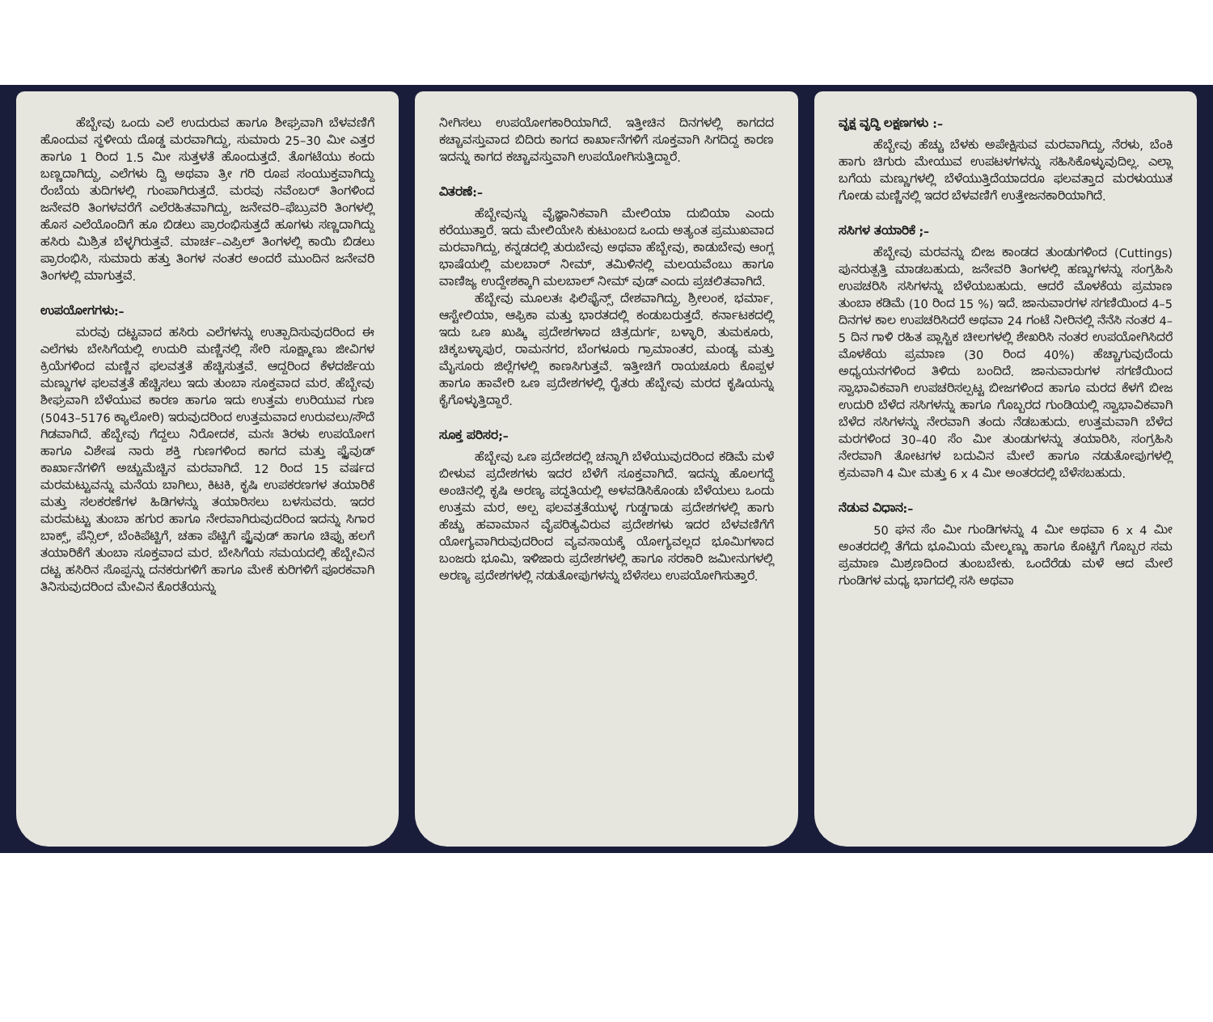ಹೆಬ್ಬೇವು ಒಂದು ಎಲೆ ಉದುರುವ ಹಾಗೂ ಶೀಘ್ರವಾಗಿ ಬೆಳವಣಿಗೆ ಹೊಂದುವ ಸ್ಥಳೀಯ ದೊಡ್ಡ ಮರವಾಗಿದ್ದು, ಸುಮಾರು 25–30 ಮೀ ಎತ್ತರ ಹಾಗೂ 1 ರಿಂದ 1.5 ಮೀ ಸುತ್ತಳತೆ ಹೊಂದುತ್ತದೆ. ತೊಗಟೆಯು ಕಂದು ಬಣ್ಣದಾಗಿದ್ದು, ಎಲೆಗಳು ದ್ವಿ ಅಥವಾ ತ್ರೀ ಗರಿ ರೂಪ ಸಂಯುಕ್ತವಾಗಿದ್ದು ರೆಂಬೆಯ ತುದಿಗಳಲ್ಲಿ ಗುಂಪಾಗಿರುತ್ತದೆ. ಮರವು ನವೆಂಬರ್ ತಿಂಗಳಿಂದ ಜನೇವರಿ ತಿಂಗಳವರೆಗೆ ಎಲೆರಹಿತವಾಗಿದ್ದು, ಜನೇವರಿ–ಫೆಬ್ರುವರಿ ತಿಂಗಳಲ್ಲಿ ಹೊಸ ಎಲೆಯೊಂದಿಗೆ ಹೂ ಬಿಡಲು ಪ್ರಾರಂಭಿಸುತ್ತದೆ ಹೂಗಳು ಸಣ್ಣದಾಗಿದ್ದು ಹಸಿರು ಮಿಶ್ರಿತ ಬೆಳ್ಳಗಿರುತ್ತವೆ. ಮಾರ್ಚ–ಎಪ್ರಿಲ್ ತಿಂಗಳಲ್ಲಿ ಕಾಯಿ ಬಿಡಲು ಪ್ರಾರಂಭಿಸಿ, ಸುಮಾರು ಹತ್ತು ತಿಂಗಳ ನಂತರ ಅಂದರೆ ಮುಂದಿನ ಜನೇವರಿ ತಿಂಗಳಲ್ಲಿ ಮಾಗುತ್ತವೆ.
ಉಪಯೋಗಗಳು:–
ಮರವು ದಟ್ಟವಾದ ಹಸಿರು ಎಲೆಗಳನ್ನು ಉತ್ಪಾದಿಸುವುದರಿಂದ ಈ ಎಲೆಗಳು ಬೇಸಿಗೆಯಲ್ಲಿ ಉದುರಿ ಮಣ್ಣಿನಲ್ಲಿ ಸೇರಿ ಸೂಕ್ಷ್ಮಾಣು ಜೀವಿಗಳ ಕ್ರಿಯೆಗಳಿಂದ ಮಣ್ಣಿನ ಫಲವತ್ತತೆ ಹೆಚ್ಚಿಸುತ್ತವೆ. ಆದ್ದರಿಂದ ಕೆಳದರ್ಜೆಯ ಮಣ್ಣುಗಳ ಫಲವತ್ತತೆ ಹೆಚ್ಚಿಸಲು ಇದು ತುಂಬಾ ಸೂಕ್ತವಾದ ಮರ. ಹೆಬ್ಬೇವು ಶೀಘ್ರವಾಗಿ ಬೆಳೆಯುವ ಕಾರಣ ಹಾಗೂ ಇದು ಉತ್ತಮ ಉರಿಯುವ ಗುಣ (5043–5176 ಕ್ಯಾಲೋರಿ) ಇರುವುದರಿಂದ ಉತ್ತಮವಾದ ಉರುವಲು/ಸೌದೆ ಗಿಡವಾಗಿದೆ. ಹೆಬ್ಬೇವು ಗೆದ್ದಲು ನಿರೋದಕ, ಮನಃ ತಿರಳು ಉಪಯೋಗ ಹಾಗೂ ವಿಶೇಷ ನಾರು ಶಕ್ತಿ ಗುಣಗಳಿಂದ ಕಾಗದ ಮತ್ತು ಪ್ಲೈವುಡ್ ಕಾರ್ಖಾನೆಗಳಿಗೆ ಅಚ್ಚುಮೆಚ್ಚಿನ ಮರವಾಗಿದೆ. 12 ರಿಂದ 15 ವರ್ಷದ ಮರಮಟ್ಟುವನ್ನು ಮನೆಯ ಬಾಗಿಲು, ಕಿಟಕಿ, ಕೃಷಿ ಉಪಕರಣಗಳ ತಯಾರಿಕೆ ಮತ್ತು ಸಲಕರಣೆಗಳ ಹಿಡಿಗಳನ್ನು ತಯಾರಿಸಲು ಬಳಸುವರು. ಇದರ ಮರಮಟ್ಟು ತುಂಬಾ ಹಗುರ ಹಾಗೂ ನೇರವಾಗಿರುವುದರಿಂದ ಇದನ್ನು ಸಿಗಾರ ಬಾಕ್ಸ್, ಪೆನ್ಸಿಲ್, ಬೆಂಕಿಪೆಟ್ಟಿಗೆ, ಚಹಾ ಪೆಟ್ಟಿಗೆ ಪ್ಲೈವುಡ್ ಹಾಗೂ ಚಿಪ್ಪು ಹಲಗೆ ತಯಾರಿಕೆಗೆ ತುಂಬಾ ಸೂಕ್ತವಾದ ಮರ. ಬೇಸಿಗೆಯ ಸಮಯದಲ್ಲಿ ಹೆಬ್ಬೇವಿನ ದಟ್ಟ ಹಸಿರಿನ ಸೊಪ್ಪನ್ನು ದನಕರುಗಳಿಗೆ ಹಾಗೂ ಮೇಕೆ ಕುರಿಗಳಿಗೆ ಪೂರಕವಾಗಿ ತಿನಿಸುವುದರಿಂದ ಮೇವಿನ ಕೊರತೆಯನ್ನು
ನೀಗಿಸಲು ಉಪಯೋಗಕಾರಿಯಾಗಿದೆ. ಇತ್ತೀಚಿನ ದಿನಗಳಲ್ಲಿ ಕಾಗದದ ಕಚ್ಚಾವಸ್ತುವಾದ ಬಿದಿರು ಕಾಗದ ಕಾರ್ಖಾನೆಗಳಿಗೆ ಸೂಕ್ತವಾಗಿ ಸಿಗದಿದ್ದ ಕಾರಣ ಇದನ್ನು ಕಾಗದ ಕಚ್ಚಾವಸ್ತುವಾಗಿ ಉಪಯೋಗಿಸುತ್ತಿದ್ದಾರೆ.
ವಿತರಣೆ:–
ಹೆಬ್ಬೇವುನ್ನು ವೈಜ್ಞಾನಿಕವಾಗಿ ಮೇಲಿಯಾ ದುಬಿಯಾ ಎಂದು ಕರೆಯುತ್ತಾರೆ. ಇದು ಮೇಲಿಯೇಸಿ ಕುಟುಂಬದ ಒಂದು ಅತ್ಯಂತ ಪ್ರಮುಖವಾದ ಮರವಾಗಿದ್ದು, ಕನ್ನಡದಲ್ಲಿ ತುರುಬೇವು ಅಥವಾ ಹೆಬ್ಬೇವು, ಕಾಡುಬೇವು ಆಂಗ್ಲ ಭಾಷೆಯಲ್ಲಿ ಮಲಬಾರ್ ನೀಮ್, ತಮಿಳಿನಲ್ಲಿ ಮಲಯವೆಂಬು ಹಾಗೂ ವಾಣಿಜ್ಯ ಉದ್ದೇಶಕ್ಕಾಗಿ ಮಲಬಾಲ್ ನೀಮ್ ವುಡ್ ಎಂದು ಪ್ರಚಲಿತವಾಗಿದೆ.
ಹೆಬ್ಬೇವು ಮೂಲತಃ ಫಿಲಿಫೈನ್ಸ್ ದೇಶವಾಗಿದ್ದು, ಶ್ರೀಲಂಕ, ಭರ್ಮಾ, ಆಸ್ಟೇಲಿಯಾ, ಆಫ್ರಿಕಾ ಮತ್ತು ಭಾರತದಲ್ಲಿ ಕಂಡುಬರುತ್ತದೆ. ಕರ್ನಾಟಕದಲ್ಲಿ ಇದು ಒಣ ಖುಷ್ಕಿ ಪ್ರದೇಶಗಳಾದ ಚಿತ್ರದುರ್ಗ, ಬಳ್ಳಾರಿ, ತುಮಕೂರು, ಚಿಕ್ಕಬಳ್ಳಾಪುರ, ರಾಮನಗರ, ಬೆಂಗಳೂರು ಗ್ರಾಮಾಂತರ, ಮಂಡ್ಯ ಮತ್ತು ಮೈಸೂರು ಜಿಲ್ಲೆಗಳಲ್ಲಿ ಕಾಣಸಿಗುತ್ತವೆ. ಇತ್ತೀಚಿಗೆ ರಾಯಚೂರು ಕೊಪ್ಪಳ ಹಾಗೂ ಹಾವೇರಿ ಒಣ ಪ್ರದೇಶಗಳಲ್ಲಿ ರೈತರು ಹೆಬ್ಬೇವು ಮರದ ಕೃಷಿಯನ್ನು ಕೈಗೊಳ್ಳುತ್ತಿದ್ದಾರೆ.
ಸೂಕ್ತ ಪರಿಸರ;–
ಹೆಬ್ಬೇವು ಒಣ ಪ್ರದೇಶದಲ್ಲಿ ಚನ್ನಾಗಿ ಬೆಳೆಯುವುದರಿಂದ ಕಡಿಮೆ ಮಳೆ ಬೀಳುವ ಪ್ರದೇಶಗಳು ಇದರ ಬೆಳೆಗೆ ಸೂಕ್ತವಾಗಿದೆ. ಇದನ್ನು ಹೊಲಗದ್ದೆ ಅಂಚಿನಲ್ಲಿ ಕೃಷಿ ಅರಣ್ಯ ಪದ್ಧತಿಯಲ್ಲಿ ಅಳವಡಿಸಿಕೊಂಡು ಬೆಳೆಯಲು ಒಂದು ಉತ್ತಮ ಮರ, ಅಲ್ಪ ಫಲವತ್ತತೆಯುಳ್ಳ ಗುಡ್ಡಗಾಡು ಪ್ರದೇಶಗಳಲ್ಲಿ ಹಾಗು ಹೆಚ್ಚು ಹವಾಮಾನ ವೈಪರಿತ್ಯವಿರುವ ಪ್ರದೇಶಗಳು ಇದರ ಬೆಳವಣಿಗೆಗೆ ಯೋಗ್ಯವಾಗಿರುವುದರಿಂದ ವ್ಯವಸಾಯಕ್ಕೆ ಯೋಗ್ಯವಲ್ಲದ ಭೂಮಿಗಳಾದ ಬಂಜರು ಭೂಮಿ, ಇಳಿಜಾರು ಪ್ರದೇಶಗಳಲ್ಲಿ ಹಾಗೂ ಸರಕಾರಿ ಜಮೀನುಗಳಲ್ಲಿ ಅರಣ್ಯ ಪ್ರದೇಶಗಳಲ್ಲಿ ನಡುತೋಪುಗಳನ್ನು ಬೆಳೆಸಲು ಉಪಯೋಗಿಸುತ್ತಾರೆ.
ವೃಕ್ಷ ವೃದ್ಧಿ ಲಕ್ಷಣಗಳು :–
ಹೆಬ್ಬೇವು ಹೆಚ್ಚು ಬೆಳಕು ಅಪೇಕ್ಷಿಸುವ ಮರವಾಗಿದ್ದು, ನೆರಳು, ಬೆಂಕಿ ಹಾಗು ಚಿಗುರು ಮೇಯುವ ಉಪಟಳಗಳನ್ನು ಸಹಿಸಿಕೊಳ್ಳುವುದಿಲ್ಲ. ಎಲ್ಲಾ ಬಗೆಯ ಮಣ್ಣುಗಳಲ್ಲಿ ಬೆಳೆಯುತ್ತಿದೆಯಾದರೂ ಫಲವತ್ತಾದ ಮರಳುಯುತ ಗೋಡು ಮಣ್ಣಿನಲ್ಲಿ ಇದರ ಬೆಳವಣಿಗೆ ಉತ್ತೇಜನಕಾರಿಯಾಗಿದೆ.
ಸಸಿಗಳ ತಯಾರಿಕೆ ;–
ಹೆಬ್ಬೇವು ಮರವನ್ನು ಬೀಜ ಕಾಂಡದ ತುಂಡುಗಳಿಂದ (Cuttings) ಪುನರುತ್ಪತ್ತಿ ಮಾಡಬಹುದು, ಜನೇವರಿ ತಿಂಗಳಲ್ಲಿ ಹಣ್ಣುಗಳನ್ನು ಸಂಗ್ರಹಿಸಿ ಉಪಚರಿಸಿ ಸಸಿಗಳನ್ನು ಬೆಳೆಯಬಹುದು. ಆದರೆ ಮೊಳಕೆಯ ಪ್ರಮಾಣ ತುಂಬಾ ಕಡಿಮೆ (10 ರಿಂದ 15 %) ಇದೆ. ಜಾನುವಾರಗಳ ಸಗಣಿಯಿಂದ 4–5 ದಿನಗಳ ಕಾಲ ಉಪಚರಿಸಿದರೆ ಅಥವಾ 24 ಗಂಟೆ ನೀರಿನಲ್ಲಿ ನೆನೆಸಿ ನಂತರ 4–5 ದಿನ ಗಾಳಿ ರಹಿತ ಪ್ಲಾಸ್ಟಿಕ ಚೀಲಗಳಲ್ಲಿ ಶೇಖರಿಸಿ ನಂತರ ಉಪಯೋಗಿಸಿದರೆ ಮೊಳಕೆಯ ಪ್ರಮಾಣ (30 ರಿಂದ 40%) ಹೆಚ್ಚಾಗುವುದೆಂದು ಅಧ್ಯಯನಗಳಿಂದ ತಿಳಿದು ಬಂದಿದೆ. ಜಾನುವಾರುಗಳ ಸಗಣಿಯಿಂದ ಸ್ವಾಭಾವಿಕವಾಗಿ ಉಪಚರಿಸಲ್ಪಟ್ಟ ಬೀಜಗಳಿಂದ ಹಾಗೂ ಮರದ ಕೆಳಗೆ ಬೀಜ ಉದುರಿ ಬೆಳೆದ ಸಸಿಗಳನ್ನು ಹಾಗೂ ಗೊಬ್ಬರದ ಗುಂಡಿಯಲ್ಲಿ ಸ್ವಾಭಾವಿಕವಾಗಿ ಬೆಳೆದ ಸಸಿಗಳನ್ನು ನೇರವಾಗಿ ತಂದು ನೆಡಬಹುದು. ಉತ್ತಮವಾಗಿ ಬೆಳೆದ ಮರಗಳಿಂದ 30–40 ಸೆಂ ಮೀ ತುಂಡುಗಳನ್ನು ತಯಾರಿಸಿ, ಸಂಗ್ರಹಿಸಿ ನೇರವಾಗಿ ತೋಟಗಳ ಬದುವಿನ ಮೇಲೆ ಹಾಗೂ ನಡುತೋಪುಗಳಲ್ಲಿ ಕ್ರಮವಾಗಿ 4 ಮೀ ಮತ್ತು 6 x 4 ಮೀ ಅಂತರದಲ್ಲಿ ಬೆಳೆಸಬಹುದು.
ನೆಡುವ ವಿಧಾನ:–
50 ಘನ ಸೆಂ ಮೀ ಗುಂಡಿಗಳನ್ನು 4 ಮೀ ಅಥವಾ 6 x 4 ಮೀ ಅಂತರದಲ್ಲಿ ತೆಗೆದು ಭೂಮಿಯ ಮೇಲ್ಮಣ್ಣು ಹಾಗೂ ಕೊಟ್ಟಿಗೆ ಗೊಬ್ಬರ ಸಮ ಪ್ರಮಾಣ ಮಿಶ್ರಣದಿಂದ ತುಂಬಬೇಕು. ಒಂದೆರೆಡು ಮಳೆ ಆದ ಮೇಲೆ ಗುಂಡಿಗಳ ಮಧ್ಯ ಭಾಗದಲ್ಲಿ ಸಸಿ ಅಥವಾ